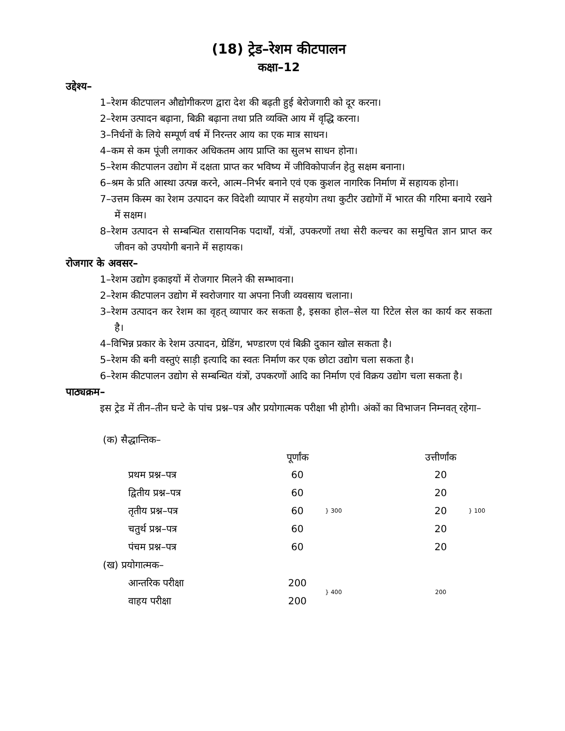(18) ट्रेड–रेशम कीटपालन
कक्षा–12
उद्देश्य–
1–रेशम कीटपालन औद्योगीकरण द्वारा देश की बढ़ती हुई बेरोजगारी को दूर करना।
2–रेशम उत्पादन बढ़ाना, बिक्री बढ़ाना तथा प्रति व्यक्ति आय में वृद्धि करना।
3–निर्धनों के लिये सम्पूर्ण वर्ष में निरन्तर आय का एक मात्र साधन।
4–कम से कम पूंजी लगाकर अधिकतम आय प्राप्ति का सुलभ साधन होना।
5–रेशम कीटपालन उद्योग में दक्षता प्राप्त कर भविष्य में जीविकोपार्जन हेतु सक्षम बनाना।
6–श्रम के प्रति आस्था उत्पन्न करने, आत्म–निर्भर बनाने एवं एक कुशल नागरिक निर्माण में सहायक होना।
7–उत्तम किस्म का रेशम उत्पादन कर विदेशी व्यापार में सहयोग तथा कुटीर उद्योगों में भारत की गरिमा बनाये रखने में सक्षम।
8–रेशम उत्पादन से सम्बन्धित रासायनिक पदार्थों, यंत्रों, उपकरणों तथा सेरी कल्चर का समुचित ज्ञान प्राप्त कर जीवन को उपयोगी बनाने में सहायक।
रोजगार के अवसर–
1–रेशम उद्योग इकाइयों में रोजगार मिलने की सम्भावना।
2–रेशम कीटपालन उद्योग में स्वरोजगार या अपना निजी व्यवसाय चलाना।
3–रेशम उत्पादन कर रेशम का वृहत् व्यापार कर सकता है, इसका होल–सेल या रिटेल सेल का कार्य कर सकता है।
4–विभिन्न प्रकार के रेशम उत्पादन, ग्रेडिंग, भण्डारण एवं बिक्री दुकान खोल सकता है।
5–रेशम की बनी वस्तुएं साड़ी इत्यादि का स्वतः निर्माण कर एक छोटा उद्योग चला सकता है।
6–रेशम कीटपालन उद्योग से सम्बन्धित यंत्रों, उपकरणों आदि का निर्माण एवं विक्रय उद्योग चला सकता है।
पाठ्यक्रम–
इस ट्रेड में तीन–तीन घन्टे के पांच प्रश्न–पत्र और प्रयोगात्मक परीक्षा भी होगी। अंकों का विभाजन निम्नवत् रहेगा–
| (क) सैद्धान्तिक– | | | | | |
| | | पूर्णांक | | उत्तीर्णांक | |
| | प्रथम प्रश्न–पत्र | 60 | } 300 | 20 | } 100 |
| | द्वितीय प्रश्न–पत्र | 60 | | 20 | |
| | तृतीय प्रश्न–पत्र | 60 | | 20 | |
| | चतुर्थ प्रश्न–पत्र | 60 | | 20 | |
| | पंचम प्रश्न–पत्र | 60 | | 20 | |
| (ख) प्रयोगात्मक– | | | | | |
| | आन्तरिक परीक्षा | 200 | } 400 | 200 | |
| | वाहय परीक्षा | 200 | | | |